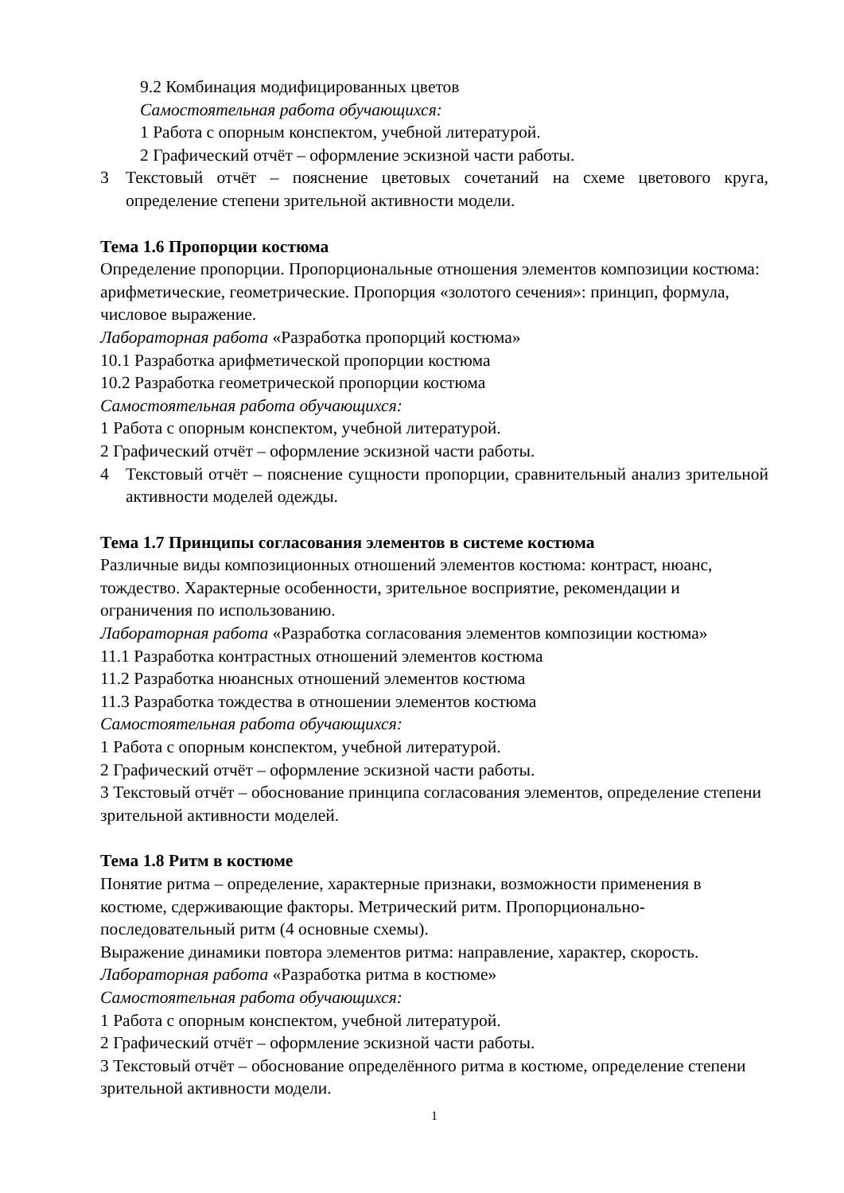9.2 Комбинация модифицированных цветов
Самостоятельная работа обучающихся:
1 Работа с опорным конспектом, учебной литературой.
2 Графический отчёт – оформление эскизной части работы.
3 Текстовый отчёт – пояснение цветовых сочетаний на схеме цветового круга, определение степени зрительной активности модели.
Тема 1.6 Пропорции костюма
Определение пропорции. Пропорциональные отношения элементов композиции костюма: арифметические, геометрические. Пропорция «золотого сечения»: принцип, формула, числовое выражение.
Лабораторная работа «Разработка пропорций костюма»
10.1 Разработка арифметической пропорции костюма
10.2 Разработка геометрической пропорции костюма
Самостоятельная работа обучающихся:
1 Работа с опорным конспектом, учебной литературой.
2 Графический отчёт – оформление эскизной части работы.
4 Текстовый отчёт – пояснение сущности пропорции, сравнительный анализ зрительной активности моделей одежды.
Тема 1.7 Принципы согласования элементов в системе костюма
Различные виды композиционных отношений элементов костюма: контраст, нюанс, тождество. Характерные особенности, зрительное восприятие, рекомендации и ограничения по использованию.
Лабораторная работа «Разработка согласования элементов композиции костюма»
11.1 Разработка контрастных отношений элементов костюма
11.2 Разработка нюансных отношений элементов костюма
11.3 Разработка тождества в отношении элементов костюма
Самостоятельная работа обучающихся:
1 Работа с опорным конспектом, учебной литературой.
2 Графический отчёт – оформление эскизной части работы.
3 Текстовый отчёт – обоснование принципа согласования элементов, определение степени зрительной активности моделей.
Тема 1.8 Ритм в костюме
Понятие ритма – определение, характерные признаки, возможности применения в костюме, сдерживающие факторы. Метрический ритм. Пропорционально-последовательный ритм (4 основные схемы).
Выражение динамики повтора элементов ритма: направление, характер, скорость.
Лабораторная работа «Разработка ритма в костюме»
Самостоятельная работа обучающихся:
1 Работа с опорным конспектом, учебной литературой.
2 Графический отчёт – оформление эскизной части работы.
3 Текстовый отчёт – обоснование определённого ритма в костюме, определение степени зрительной активности модели.
1